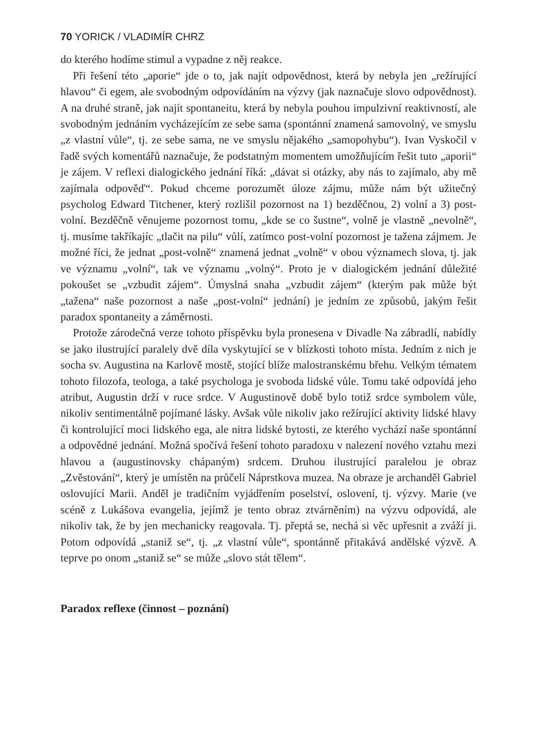70 YORICK / VLADIMÍR CHRZ
do kterého hodíme stimul a vypadne z něj reakce.
Při řešení této „aporie“ jde o to, jak najít odpovědnost, která by nebyla jen „režírující hlavou“ či egem, ale svobodným odpovídáním na výzvy (jak naznačuje slovo odpovědnost). A na druhé straně, jak najít spontaneitu, která by nebyla pouhou impulzivní reaktivností, ale svobodným jednáním vycházejícím ze sebe sama (spontánní znamená samovolný, ve smyslu „z vlastní vůle“, tj. ze sebe sama, ne ve smyslu nějakého „samopohybu“). Ivan Vyskočil v řadě svých komentářů naznačuje, že podstatným momentem umožňujícím řešit tuto „aporii“ je zájem. V reflexi dialogického jednání říká: „dávat si otázky, aby nás to zajímalo, aby mě zajímala odpověď“. Pokud chceme porozumět úloze zájmu, může nám být užitečný psycholog Edward Titchener, který rozlišil pozornost na 1) bezděčnou, 2) volní a 3) post-volní. Bezděčně věnujeme pozornost tomu, „kde se co šustne“, volně je vlastně „nevolně“, tj. musíme takříkajíc „tlačit na pilu“ vůlí, zatímco post-volní pozornost je tažena zájmem. Je možné říci, že jednat „post-volně“ znamená jednat „volně“ v obou významech slova, tj. jak ve významu „volní“, tak ve významu „volný“. Proto je v dialogickém jednání důležité pokoušet se „vzbudit zájem“. Úmyslná snaha „vzbudit zájem“ (kterým pak může být „tažena“ naše pozornost a naše „post-volní“ jednání) je jedním ze způsobů, jakým řešit paradox spontaneity a záměrnosti.
Protože zárodečná verze tohoto příspěvku byla pronesena v Divadle Na zábradlí, nabídly se jako ilustrující paralely dvě díla vyskytující se v blízkosti tohoto místa. Jedním z nich je socha sv. Augustina na Karlově mostě, stojící blíže malostranskému břehu. Velkým tématem tohoto filozofa, teologa, a také psychologa je svoboda lidské vůle. Tomu také odpovídá jeho atribut, Augustin drží v ruce srdce. V Augustinově době bylo totiž srdce symbolem vůle, nikoliv sentimentálně pojímané lásky. Avšak vůle nikoliv jako režírující aktivity lidské hlavy či kontrolující moci lidského ega, ale nitra lidské bytosti, ze kterého vychází naše spontánní a odpovědné jednání. Možná spočívá řešení tohoto paradoxu v nalezení nového vztahu mezi hlavou a (augustinovsky chápaným) srdcem. Druhou ilustrující paralelou je obraz „Zvěstování“, který je umístěn na průčelí Náprstkova muzea. Na obraze je archanděl Gabriel oslovující Marii. Anděl je tradičním vyjádřením poselství, oslovení, tj. výzvy. Marie (ve scéně z Lukášova evangelia, jejímž je tento obraz ztvárněním) na výzvu odpovídá, ale nikoliv tak, že by jen mechanicky reagovala. Tj. přeptá se, nechá si věc upřesnit a zváží ji. Potom odpovídá „staniž se“, tj. „z vlastní vůle“, spontánně přitakává andělské výzvě. A teprve po onom „staniž se“ se může „slovo stát tělem“.
Paradox reflexe (činnost – poznání)